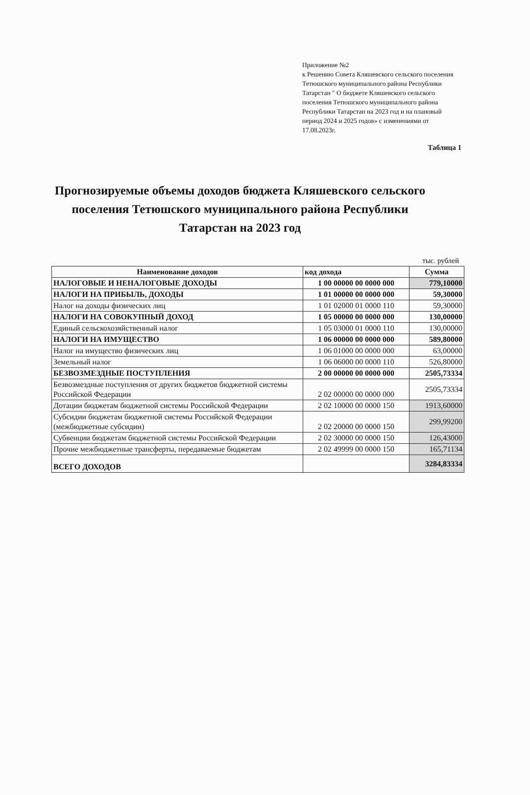Приложение №2
к Решению Совета Кляшевского сельского поселения Тетюшского муниципального района Республики Татарстан " О бюджете Кляшевского сельского поселения Тетюшского муниципального района Республики Татарстан на 2023 год и на плановый период 2024 и 2025 годов» с изменениями от 17.08.2023г.
Таблица 1
Прогнозируемые объемы доходов бюджета Кляшевского сельского поселения Тетюшского муниципального района Республики Татарстан на 2023 год
тыс. рублей
| Наименование доходов | код дохода | Сумма |
| --- | --- | --- |
| НАЛОГОВЫЕ И НЕНАЛОГОВЫЕ ДОХОДЫ | 1 00 00000 00 0000 000 | 779,10000 |
| НАЛОГИ НА ПРИБЫЛЬ, ДОХОДЫ | 1 01 00000 00 0000 000 | 59,30000 |
| Налог на доходы физических лиц | 1 01 02000 01 0000 110 | 59,30000 |
| НАЛОГИ НА СОВОКУПНЫЙ ДОХОД | 1 05 00000 00 0000 000 | 130,00000 |
| Единый сельскохозяйственный налог | 1 05 03000 01 0000 110 | 130,00000 |
| НАЛОГИ НА ИМУЩЕСТВО | 1 06 00000 00 0000 000 | 589,80000 |
| Налог на имущество физических лиц | 1 06 01000 00 0000 000 | 63,00000 |
| Земельный налог | 1 06 06000 00 0000 110 | 526,80000 |
| БЕЗВОЗМЕЗДНЫЕ ПОСТУПЛЕНИЯ | 2 00 00000 00 0000 000 | 2505,73334 |
| Безвозмездные поступления от других бюджетов бюджетной системы Российской Федерации | 2 02 00000 00 0000 000 | 2505,73334 |
| Дотации бюджетам бюджетной системы Российской Федерации | 2 02 10000 00 0000 150 | 1913,60000 |
| Субсидии бюджетам бюджетной системы Российской Федерации (межбюджетные субсидии) | 2 02 20000 00 0000 150 | 299,99200 |
| Субвенции бюджетам бюджетной системы Российской Федерации | 2 02 30000 00 0000 150 | 126,43000 |
| Прочие межбюджетные трансферты, передаваемые бюджетам | 2 02 49999 00 0000 150 | 165,71134 |
| ВСЕГО ДОХОДОВ | | 3284,83334 |